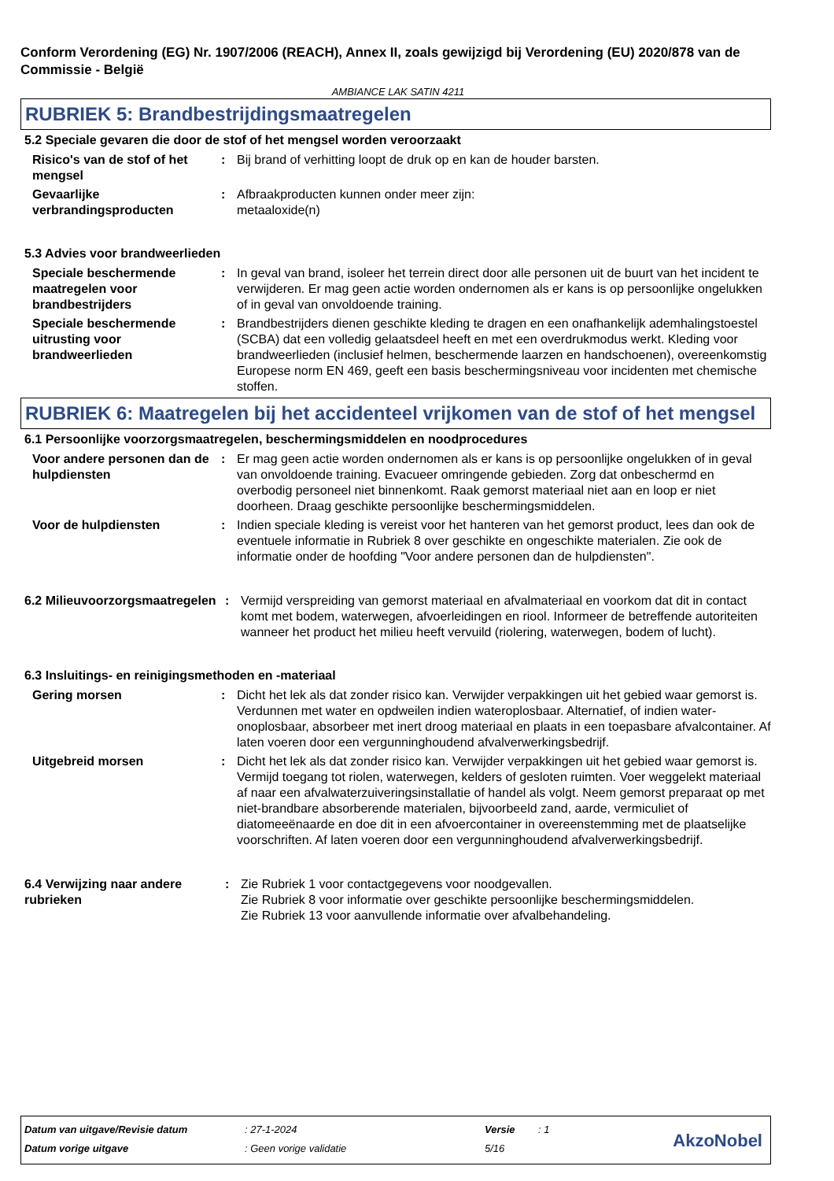Conform Verordening (EG) Nr. 1907/2006 (REACH), Annex II, zoals gewijzigd bij Verordening (EU) 2020/878 van de Commissie - België
AMBIANCE LAK SATIN 4211
RUBRIEK 5: Brandbestrijdingsmaatregelen
5.2 Speciale gevaren die door de stof of het mengsel worden veroorzaakt
Risico's van de stof of het mengsel
: Bij brand of verhitting loopt de druk op en kan de houder barsten.
Gevaarlijke verbrandingsproducten
: Afbraakproducten kunnen onder meer zijn:
metaaloxide(n)
5.3 Advies voor brandweerlieden
Speciale beschermende maatregelen voor brandbestrijders
: In geval van brand, isoleer het terrein direct door alle personen uit de buurt van het incident te verwijderen. Er mag geen actie worden ondernomen als er kans is op persoonlijke ongelukken of in geval van onvoldoende training.
Speciale beschermende uitrusting voor brandweerlieden
: Brandbestrijders dienen geschikte kleding te dragen en een onafhankelijk ademhalingstoestel (SCBA) dat een volledig gelaatsdeel heeft en met een overdrukmodus werkt. Kleding voor brandweerlieden (inclusief helmen, beschermende laarzen en handschoenen), overeenkomstig Europese norm EN 469, geeft een basis beschermingsniveau voor incidenten met chemische stoffen.
RUBRIEK 6: Maatregelen bij het accidenteel vrijkomen van de stof of het mengsel
6.1 Persoonlijke voorzorgsmaatregelen, beschermingsmiddelen en noodprocedures
Voor andere personen dan de hulpdiensten
: Er mag geen actie worden ondernomen als er kans is op persoonlijke ongelukken of in geval van onvoldoende training. Evacueer omringende gebieden. Zorg dat onbeschermd en overbodig personeel niet binnenkomt. Raak gemorst materiaal niet aan en loop er niet doorheen. Draag geschikte persoonlijke beschermingsmiddelen.
Voor de hulpdiensten : Indien speciale kleding is vereist voor het hanteren van het gemorst product, lees dan ook de eventuele informatie in Rubriek 8 over geschikte en ongeschikte materialen. Zie ook de informatie onder de hoofding "Voor andere personen dan de hulpdiensten".
6.2 Milieuvoorzorgsmaatregelen
: Vermijd verspreiding van gemorst materiaal en afvalmateriaal en voorkom dat dit in contact komt met bodem, waterwegen, afvoerleidingen en riool. Informeer de betreffende autoriteiten wanneer het product het milieu heeft vervuild (riolering, waterwegen, bodem of lucht).
6.3 Insluitings- en reinigingsmethoden en -materiaal
Gering morsen : Dicht het lek als dat zonder risico kan. Verwijder verpakkingen uit het gebied waar gemorst is. Verdunnen met water en opdweilen indien wateroplosbaar. Alternatief, of indien water-onoplosbaar, absorbeer met inert droog materiaal en plaats in een toepasbare afvalcontainer. Af laten voeren door een vergunninghoudend afvalverwerkingsbedrijf.
Uitgebreid morsen : Dicht het lek als dat zonder risico kan. Verwijder verpakkingen uit het gebied waar gemorst is. Vermijd toegang tot riolen, waterwegen, kelders of gesloten ruimten. Voer weggelekt materiaal af naar een afvalwaterzuiveringsinstallatie of handel als volgt. Neem gemorst preparaat op met niet-brandbare absorberende materialen, bijvoorbeeld zand, aarde, vermiculiet of diatomeeënaarde en doe dit in een afvoercontainer in overeenstemming met de plaatselijke voorschriften. Af laten voeren door een vergunninghoudend afvalverwerkingsbedrijf.
6.4 Verwijzing naar andere rubrieken
: Zie Rubriek 1 voor contactgegevens voor noodgevallen.
Zie Rubriek 8 voor informatie over geschikte persoonlijke beschermingsmiddelen.
Zie Rubriek 13 voor aanvullende informatie over afvalbehandeling.
| Datum van uitgave/Revisie datum | : 27-1-2024 | Versie | : 1 |
| Datum vorige uitgave | : Geen vorige validatie | 5/16 | |
AkzoNobel